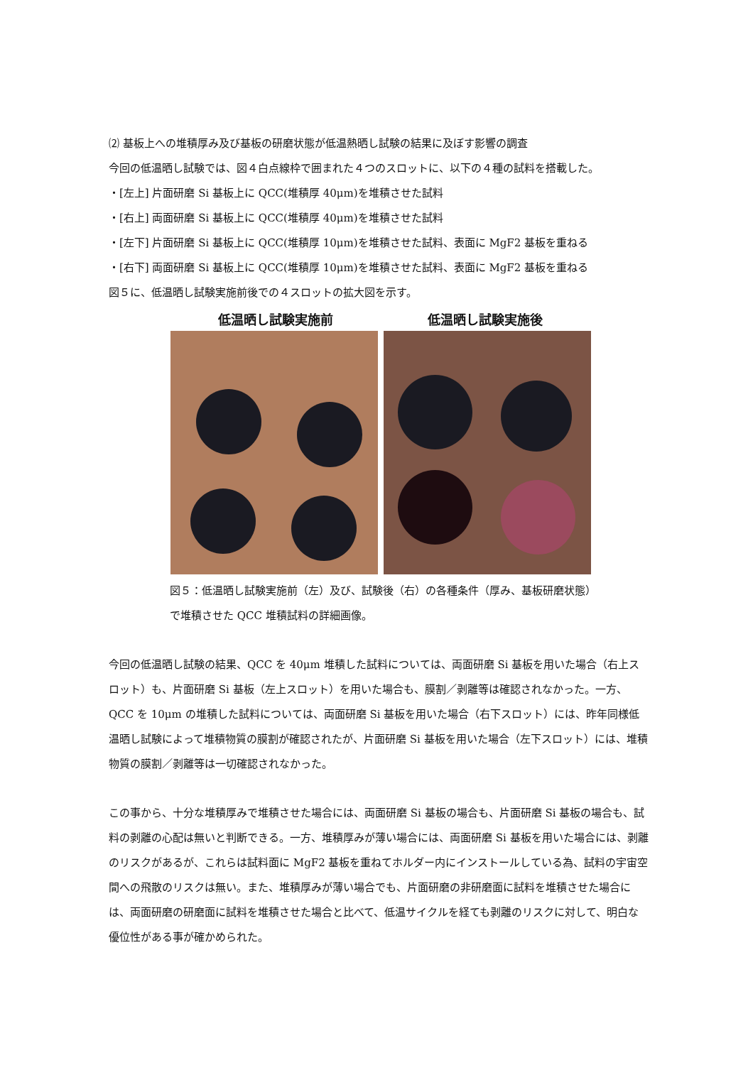⑵ 基板上への堆積厚み及び基板の研磨状態が低温熱晒し試験の結果に及ぼす影響の調査
今回の低温晒し試験では、図４白点線枠で囲まれた４つのスロットに、以下の４種の試料を搭載した。
・[左上] 片面研磨 Si 基板上に QCC(堆積厚 40μm)を堆積させた試料
・[右上] 両面研磨 Si 基板上に QCC(堆積厚 40μm)を堆積させた試料
・[左下] 片面研磨 Si 基板上に QCC(堆積厚 10μm)を堆積させた試料、表面に MgF2 基板を重ねる
・[右下] 両面研磨 Si 基板上に QCC(堆積厚 10μm)を堆積させた試料、表面に MgF2 基板を重ねる
図５に、低温晒し試験実施前後での４スロットの拡大図を示す。
低温晒し試験実施前 低温晒し試験実施後
図５：低温晒し試験実施前（左）及び、試験後（右）の各種条件（厚み、基板研磨状態）
で堆積させた QCC 堆積試料の詳細画像。
今回の低温晒し試験の結果、QCC を 40μm 堆積した試料については、両面研磨 Si 基板を用いた場合（右上スロット）も、片面研磨 Si 基板（左上スロット）を用いた場合も、膜割／剥離等は確認されなかった。一方、QCC を 10μm の堆積した試料については、両面研磨 Si 基板を用いた場合（右下スロット）には、昨年同様低温晒し試験によって堆積物質の膜割が確認されたが、片面研磨 Si 基板を用いた場合（左下スロット）には、堆積物質の膜割／剥離等は一切確認されなかった。
この事から、十分な堆積厚みで堆積させた場合には、両面研磨 Si 基板の場合も、片面研磨 Si 基板の場合も、試料の剥離の心配は無いと判断できる。一方、堆積厚みが薄い場合には、両面研磨 Si 基板を用いた場合には、剥離のリスクがあるが、これらは試料面に MgF2 基板を重ねてホルダー内にインストールしている為、試料の宇宙空間への飛散のリスクは無い。また、堆積厚みが薄い場合でも、片面研磨の非研磨面に試料を堆積させた場合には、両面研磨の研磨面に試料を堆積させた場合と比べて、低温サイクルを経ても剥離のリスクに対して、明白な優位性がある事が確かめられた。